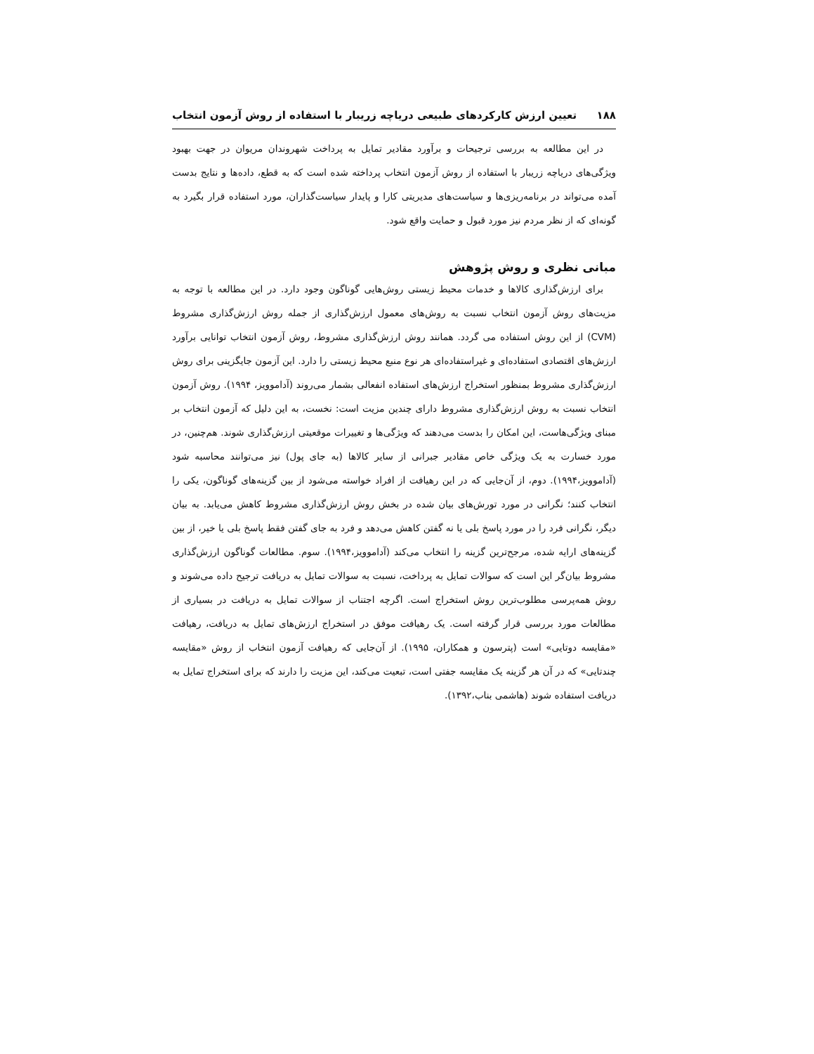۱۸۸ تعیین ارزش کارکردهای طبیعی دریاچه زریبار با استفاده از روش آزمون انتخاب
در این مطالعه به بررسی ترجیحات و برآورد مقادیر تمایل به پرداخت شهروندان مریوان در جهت بهبود ویژگی‌های دریاچه زریبار با استفاده از روش آزمون انتخاب پرداخته شده است که به قطع، داده‌ها و نتایج بدست آمده می‌تواند در برنامه‌ریزی‌ها و سیاست‌های مدیریتی کارا و پایدار سیاست‌گذاران، مورد استفاده قرار بگیرد به گونه‌ای که از نظر مردم نیز مورد قبول و حمایت واقع شود.
مبانی نظری و روش پژوهش
برای ارزش‌گذاری کالاها و خدمات محیط زیستی روش‌هایی گوناگون وجود دارد. در این مطالعه با توجه به مزیت‌های روش آزمون انتخاب نسبت به روش‌های معمول ارزش‌گذاری از جمله روش ارزش‌گذاری مشروط (CVM) از این روش استفاده می گردد. همانند روش ارزش‌گذاری مشروط، روش آزمون انتخاب توانایی برآورد ارزش‌های اقتصادی استفاده‌ای و غیراستفاده‌ای هر نوع منبع محیط زیستی را دارد. این آزمون جایگزینی برای روش ارزش‌گذاری مشروط بمنظور استخراج ارزش‌های استفاده انفعالی بشمار می‌روند (آداموویز، ۱۹۹۴). روش آزمون انتخاب نسبت به روش ارزش‌گذاری مشروط دارای چندین مزیت است: نخست، به این دلیل که آزمون انتخاب بر مبنای ویژگی‌هاست، این امکان را بدست می‌دهند که ویژگی‌ها و تغییرات موقعیتی ارزش‌گذاری شوند. هم‌چنین، در مورد خسارت به یک ویژگی خاص مقادیر جبرانی از سایر کالاها (به جای پول) نیز می‌توانند محاسبه شود (آداموویز،۱۹۹۴). دوم، از آن‌جایی که در این رهیافت از افراد خواسته می‌شود از بین گزینه‌های گوناگون، یکی را انتخاب کنند؛ نگرانی در مورد تورش‌های بیان شده در بخش روش ارزش‌گذاری مشروط کاهش می‌یابد. به بیان دیگر، نگرانی فرد را در مورد پاسخ بلی یا نه گفتن کاهش می‌دهد و فرد به جای گفتن فقط پاسخ بلی یا خیر، از بین گزینه‌های ارایه شده، مرجح‌ترین گزینه را انتخاب می‌کند (آداموویز،۱۹۹۴). سوم. مطالعات گوناگون ارزش‌گذاری مشروط بیان‌گر این است که سوالات تمایل به پرداخت، نسبت به سوالات تمایل به دریافت ترجیح داده می‌شوند و روش همه‌پرسی مطلوب‌ترین روش استخراج است. اگرچه اجتناب از سوالات تمایل به دریافت در بسیاری از مطالعات مورد بررسی قرار گرفته است. یک رهیافت موفق در استخراج ارزش‌های تمایل به دریافت، رهیافت «مقایسه دوتایی» است (پترسون و همکاران، ۱۹۹۵). از آن‌جایی که رهیافت آزمون انتخاب از روش «مقایسه چندتایی» که در آن هر گزینه یک مقایسه جفتی است، تبعیت می‌کند، این مزیت را دارند که برای استخراج تمایل به دریافت استفاده شوند (هاشمی بناب،۱۳۹۲).